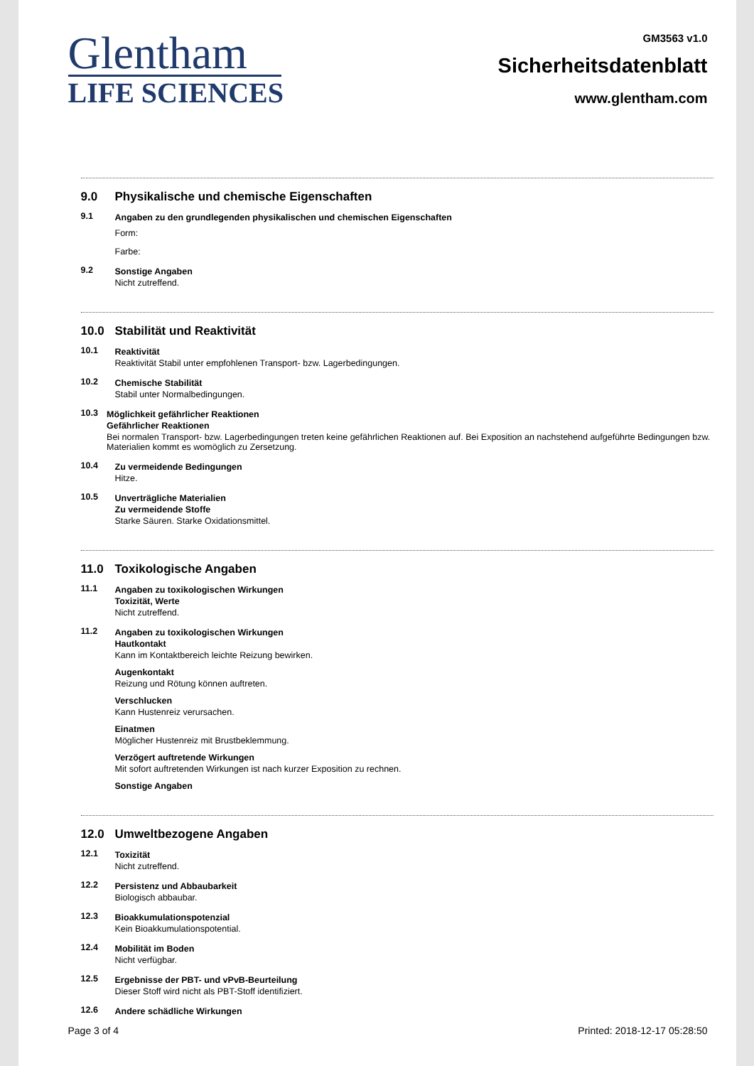Glentham
LIFE SCIENCES
GM3563 v1.0
Sicherheitsdatenblatt
www.glentham.com
9.0 Physikalische und chemische Eigenschaften
9.1 Angaben zu den grundlegenden physikalischen und chemischen Eigenschaften
Form:
Farbe:
9.2 Sonstige Angaben
Nicht zutreffend.
10.0 Stabilität und Reaktivität
10.1 Reaktivität
Reaktivität Stabil unter empfohlenen Transport- bzw. Lagerbedingungen.
10.2 Chemische Stabilität
Stabil unter Normalbedingungen.
10.3 Möglichkeit gefährlicher Reaktionen
Gefährlicher Reaktionen
Bei normalen Transport- bzw. Lagerbedingungen treten keine gefährlichen Reaktionen auf. Bei Exposition an nachstehend aufgeführte Bedingungen bzw. Materialien kommt es womöglich zu Zersetzung.
10.4 Zu vermeidende Bedingungen
Hitze.
10.5 Unverträgliche Materialien
Zu vermeidende Stoffe
Starke Säuren. Starke Oxidationsmittel.
11.0 Toxikologische Angaben
11.1 Angaben zu toxikologischen Wirkungen
Toxizität, Werte
Nicht zutreffend.
11.2 Angaben zu toxikologischen Wirkungen
Hautkontakt
Kann im Kontaktbereich leichte Reizung bewirken.
Augenkontakt
Reizung und Rötung können auftreten.
Verschlucken
Kann Hustenreiz verursachen.
Einatmen
Möglicher Hustenreiz mit Brustbeklemmung.
Verzögert auftretende Wirkungen
Mit sofort auftretenden Wirkungen ist nach kurzer Exposition zu rechnen.
Sonstige Angaben
12.0 Umweltbezogene Angaben
12.1 Toxizität
Nicht zutreffend.
12.2 Persistenz und Abbaubarkeit
Biologisch abbaubar.
12.3 Bioakkumulationspotenzial
Kein Bioakkumulationspotential.
12.4 Mobilität im Boden
Nicht verfügbar.
12.5 Ergebnisse der PBT- und vPvB-Beurteilung
Dieser Stoff wird nicht als PBT-Stoff identifiziert.
12.6 Andere schädliche Wirkungen
Page 3 of 4 Printed: 2018-12-17 05:28:50